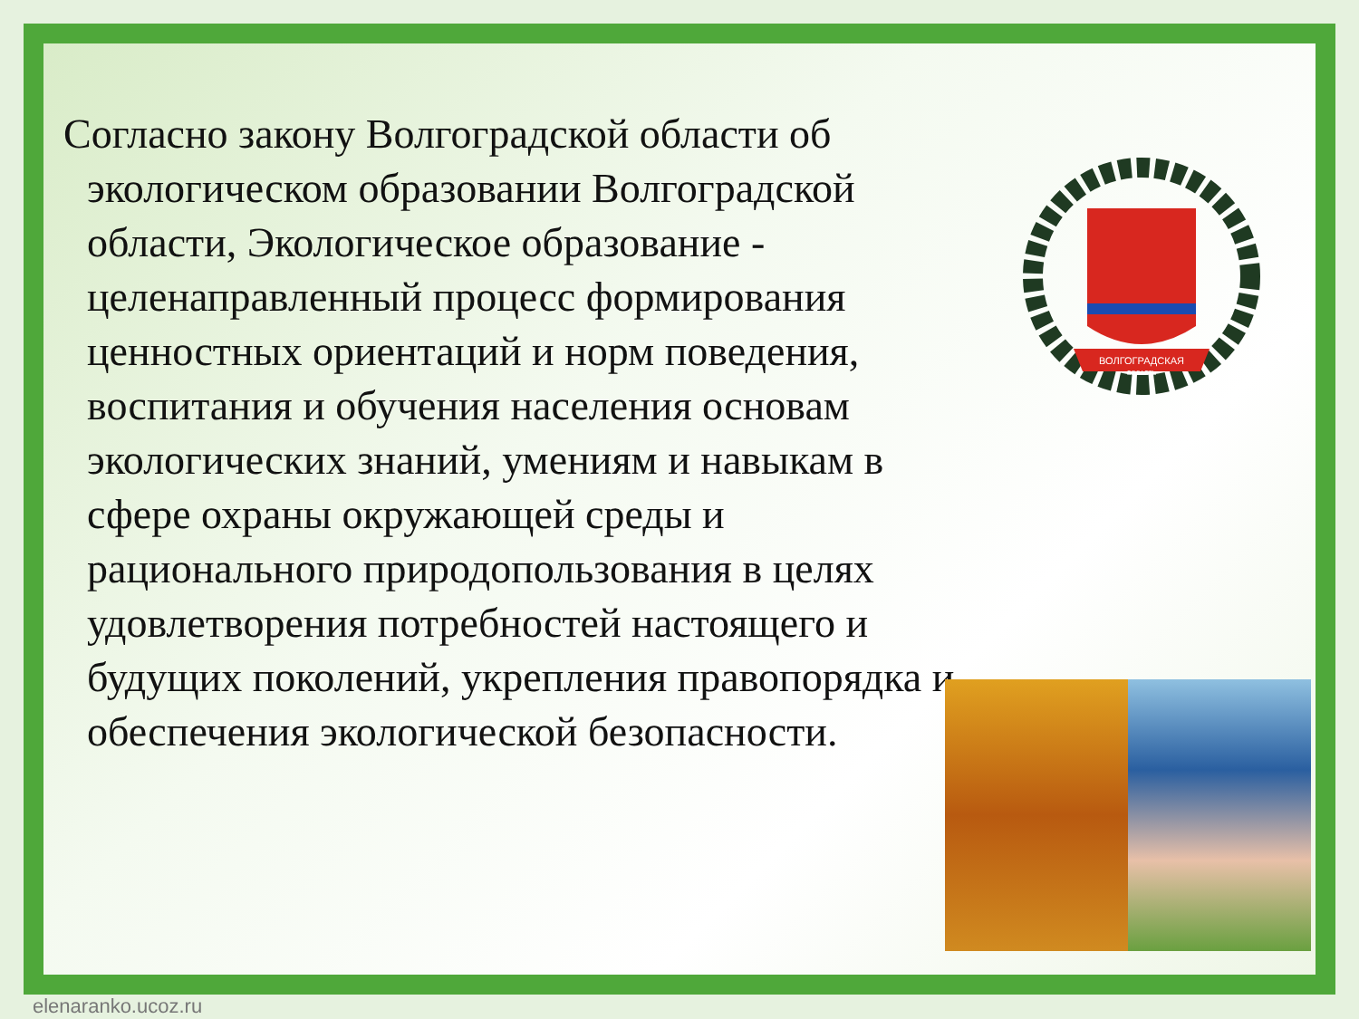Согласно закону Волгоградской области об экологическом образовании Волгоградской области, Экологическое образование - целенаправленный процесс формирования ценностных ориентаций и норм поведения, воспитания и обучения населения основам экологических знаний, умениям и навыкам в сфере охраны окружающей среды и рационального природопользования в целях удовлетворения потребностей настоящего и будущих поколений, укрепления правопорядка и обеспечения экологической безопасности.
ВОЛГОГРАДСКАЯ
ОБЛАСТЬ
elenaranko.ucoz.ru